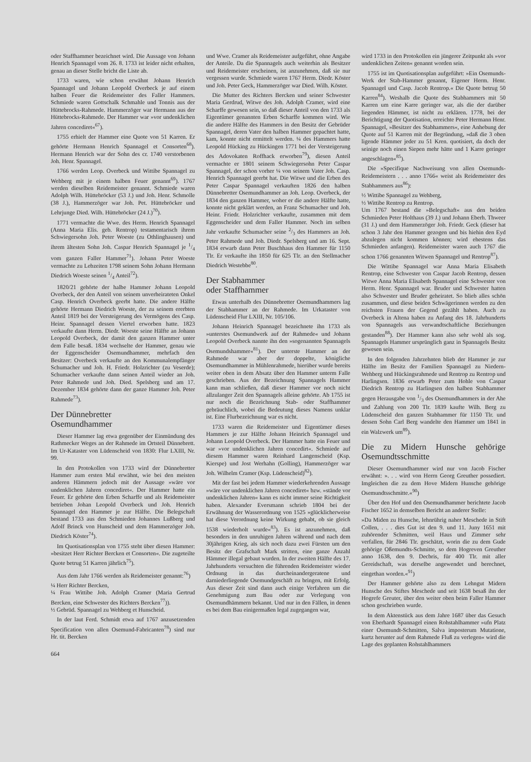oder Staffhammer bezeichnet wird. Die Aussage von Johann Henrich Spannagel vom 26. 8. 1733 ist leider nicht erhalten, genau an dieser Stelle bricht die Liste ab.
1733 waren, wie schon erwähnt Johann Henrich Spannagel und Johann Leopold Overbeck je auf einem halben Feuer die Reidemeister des Faller Hammers. Schmiede waren Gottschalk Schmahle und Tonnis aus der Hüttebrocks-Rahmede. Hammerzöger war Hermann aus der Hüttebrocks-Rahmede. Der Hammer war »vor undenklichen Jahren concediret«<sup>67</sup>).
1755 erhielt der Hammer eine Quote von 51 Karren. Er gehörte Hermann Henrich Spannagel et Consorten<sup>68</sup>). Hermann Henrich war der Sohn des cr. 1740 verstorbenen Joh. Henr. Spannagel.
1766 werden Leop. Overbeck und Wittibe Spannagel zu Wehberg mit je einem halben Feuer genannt<sup>69</sup>). 1767 werden dieselben Reidemeister genannt. Schmiede waren Adolph Wilh. Hüttebröcker (53 J.) und Joh. Henr. Schmolle (38 J.), Hammerzöger war Joh. Pet. Hüttebröcker und Lehrjunge Died. Wilh. Hüttebröcker (24 J.)<sup>70</sup>).
1771 vermachte die Wwe. des Herm. Henrich Spannagel (Anna Maria Elis. geb. Rentrop) testamentarisch ihrem Schwiegersohn Joh. Peter Woeste (zu Othlinghausen) und ihrem ältesten Sohn Joh. Caspar Henrich Spannagel je 1/4 vom ganzen Faller Hammer<sup>71</sup>). Johann Peter Woeste vermachte zu Lebzeiten 1798 seinem Sohn Johann Hermann Diedrich Woeste seinen 1/4 Anteil<sup>72</sup>).
1820/21 gehörte der halbe Hammer Johann Leopold Overbeck, der den Anteil von seinem unverheirateten Onkel Casp. Henrich Overbeck geerbt hatte. Die andere Hälfte gehörte Hermann Diedrich Woeste, der zu seinem ererbten Anteil 1819 bei der Versteigerung des Vermögens des Casp. Heinr. Spannagel dessen Viertel erworben hatte. 1823 verkaufte dann Herm. Diedr. Woeste seine Hälfte an Johann Leopold Overbeck, der damit den ganzen Hammer unter dem Falle besaß. 1834 wechselte der Hammer, genau wie der Eggenscheider Osemundhammer, mehrfach den Besitzer: Overbeck verkaufte an den Kommunalempfänger Schumacher und Joh. H. Friedr. Holzrichter (zu Veserde); Schumacher verkaufte dann seinen Anteil wieder an Joh. Peter Rahmede und Joh. Died. Spelsberg und am 17. Dezember 1834 gehörte dann der ganze Hammer Joh. Peter Rahmede<sup>73</sup>).
Der Dünnebretter
Osemundhammer
Dieser Hammer lag etwa gegenüber der Einmündung des Rathmecker Weges an der Rahmede im Ortsteil Dünnebrett. Im Ur-Kataster von Lüdenscheid von 1830: Flur LXIII, Nr. 99.
In den Protokollen von 1733 wird der Dünnebretter Hammer zum ersten Mal erwähnt, wie bei den meisten anderen Hämmern jedoch mit der Aussage »wäre vor undenklichen Jahren concediret«. Der Hammer hatte ein Feuer. Er gehörte den Erben Scharffe und als Reidemeister betrieben Johan Leopold Overbeck und Joh. Henrich Spannagel den Hammer je zur Hälfte. Die Belegschaft bestand 1733 aus den Schmieden Johannes Lußberg und Adolf Brinck von Hunscheid und dem Hammerzöger Joh. Diedrich Köster<sup>74</sup>).
Im Quotisationsplan von 1755 steht über diesen Hammer: »besitzet Herr Richter Bercken et Consorten«. Die zugeteilte Quote betrug 51 Karren jährlich<sup>75</sup>).
Aus dem Jahr 1766 werden als Reidemeister genannt:<sup>76</sup>)
¼ Herr Richter Bercken,
¼ Frau Wittibe Joh. Adolph Cramer (Maria Gertrud Bercken, eine Schwester des Richters Bercken<sup>77</sup>)).
½ Gebrüd. Spannagel zu Wehberg et Hunscheid.
In der laut Ferd. Schmidt etwa auf 1767 anzusetzenden Specification von allen Osemund-Fabricanten<sup>78</sup>) sind nur Hr. tit. Bercken
664
und Wwe. Cramer als Reidemeister aufgeführt, ohne Angabe der Anteile. Da die Spannagels auch weiterhin als Besitzer und Reidemeister erscheinen, ist anzunehmen, daß sie nur vergessen wurde. Schmiede waren 1767 Herm. Diedr. Köster und Joh. Peter Geck, Hammerzöger war Died. Wilh. Köster.
Die Mutter des Richters Bercken und seiner Schwester Maria Gerdrud, Witwe des Joh. Adolph Cramer, wird eine Scharffe gewesen sein, so daß dieser Anteil von den 1733 als Eigentümer genannten Erben Scharffe kommen wird. Wie die andere Hälfte des Hammers in den Besitz der Gebrüder Spannagel, deren Vater den halben Hammer gepachtet hatte, kam, konnte nicht ermittelt werden. ¼ des Hammers hatte Leopold Hücking zu Hückingen 1771 bei der Versteigerung des Adovokaten Roffhack erworben<sup>79</sup>), diesen Anteil vermachte er 1801 seinem Schwiegersohn Peter Caspar Spannagel, der schon vorher ¼ von seinem Vater Joh. Casp. Henrich Spannagel geerbt hat. Die Witwe und die Erben des Peter Caspar Spannagel verkauften 1826 den halben Dünnebretter Osemundhammer an Joh. Leop. Overbeck, der 1834 den ganzen Hammer, woher er die andere Hälfte hatte, konnte nicht geklärt werden, an Franz Schumacher und Joh. Heinr. Friedr. Holzrichter verkaufte, zusammen mit dem Eggenscheider und dem Faller Hammer. Noch im selben Jahr verkaufte Schumacher seine 2/3 des Hammers an Joh. Peter Rahmede und Joh. Diedr. Spelsberg und am 16. Sept. 1834 erwarb dann Peter Buschhaus den Hammer für 1150 Tlr. Er verkaufte ihn 1850 für 625 Tlr. an den Stellmacher Diedrich Westebbe<sup>80</sup>.
Der Stabhammer
oder Staffhammer
Etwas unterhalb des Dünnebretter Osemundhammers lag der Stabhammer an der Rahmede. Im Urkataster von Lüdenscheid Flur LXIII, Nr. 105/106.
Johann Heinrich Spannagel bezeichnete ihn 1733 als »unterstes Osemundwerk auf der Rahmede« und Johann Leopold Overbeck nannte ihn den »sogenannten Spannagels Osemundshammer«<sup>81</sup>). Der unterste Hammer an der Rahmede war aber der doppelte, königliche Osemundhammer in Mühlenrahmede, hierüber wurde bereits weiter oben in dem Absatz über den Hammer unterm Falle geschrieben. Aus der Bezeichnung Spannagels Hammer kann man schließen, daß dieser Hammer vor noch nicht allzulanger Zeit den Spannagels alleine gehörte. Ab 1755 ist nur noch die Bezeichnung Stab- oder Staffhammer gebräuchlich, wobei die Bedeutung dieses Namens unklar ist. Eine Flurbezeichnung war es nicht.
1733 waren die Reidemeister und Eigentümer dieses Hammers je zur Hälfte Johann Heinrich Spannagel und Johann Leopold Overbeck. Der Hammer hatte ein Feuer und war »vor undenklichen Jahren concedirt«. Schmiede auf diesem Hammer waren Reinhard Langenscheid (Ksp. Kierspe) und Jost Werhahn (Golling), Hammerzöger war Joh. Wilhelm Cramer (Ksp. Lüdenscheid)<sup>82</sup>).
Mit der fast bei jedem Hammer wiederkehrenden Aussage »wäre vor undenklichen Jahren concediret« bzw. »stände vor undenklichen Jahren« kann es nicht immer seine Richtigkeit haben. Alexander Eversmann schrieb 1804 bei der Erwähnung der Wasserordnung von 1525 »glücklicherweise hat diese Verordnung keine Wirkung gehabt, ob sie gleich 1538 wiederholt wurde«<sup>83</sup>). Es ist anzunehmen, daß besonders in den unruhigen Jahren während und nach dem 30jährigen Krieg, als sich noch dazu zwei Fürsten um den Besitz der Grafschaft Mark stritten, eine ganze Anzahl Hämmer illegal gebaut wurden. In der zweiten Hälfte des 17. Jahrhunderts versuchten die führenden Reidemeister wieder Ordnung in das durcheinandergeratene und darniederliegende Osemundgeschäft zu bringen, mit Erfolg. Aus dieser Zeit sind dann auch einige Verfahren um die Genehmigung zum Bau oder zur Verlegung von Osemundhämmern bekannt. Und nur in den Fällen, in denen es bei dem Bau einigermaßen legal zugegangen war,
wird 1733 in den Protokollen ein jüngerer Zeitpunkt als »vor undenklichen Zeiten« genannt worden sein.
1755 ist im Quotisationsplan aufgeführt: »Ein Osemunds-Werk der Stab-Hammer genannt, Eigener Herm. Henr. Spannagel und Casp. Jacob Rentrop.« Die Quote betrug 50 Karren<sup>84</sup>). Weshalb die Quote des Stabhammers mit 50 Karren um eine Karre geringer war, als die der darüber liegenden Hämmer, ist nicht zu erklären. 1778, bei der Berichtigung der Quotisation, erreichte Peter Hermann Henr. Spannagel, »Besitzer des Stabhammers«, eine Anhebung der Quote auf 51 Karren mit der Begründung, »daß die 3 oben ligende Hämmer jeder zu 51 Kren. quotisiert, da doch der seinige noch einen Siepen mehr hätte und 1 Karre geringer angeschlagen«<sup>85</sup>).
Die »Specifique Nachweisung von allen Osemunds-Reidemeistern . . . anno 1766« weist als Reidemeister des Stabhammers aus<sup>86</sup>):
½ Wittibe Spannagel zu Wehberg,
½ Wittibe Rentrop zu Rentrop.
Um 1767 bestand die »Belegschaft« aus den beiden Schmieden Peter Holthaus (39 J.) und Johann Eberh. Thweer (31 J.) und dem Hammerzöger Joh. Friedr. Geck (dieser hat schon 3 Jahr den Hammer gezogen und bis hiehin den Eyd abzulegen nicht kommen können; wird ehestens das Schmieden anfangen). Reidemeister waren auch 1767 die schon 1766 genannten Witwen Spannagel und Rentrop<sup>87</sup>).
Die Wittibe Spannagel war Anna Maria Elisabeth Rentrop, eine Schwester von Caspar Jacob Rentrop, dessen Witwe Anna Maria Elisabeth Spannagel eine Schwester von Herm. Henr. Spannagel war. Bruder und Schwester hatten also Schwester und Bruder geheiratet. So blieb alles schön zusammen, und diese beiden Schwägerinnen werden zu den reichsten Frauen der Gegend gezählt haben. Auch zu Overbeck in Altena haben zu Anfang des 18. Jahrhunderts von Spannagels aus verwandtschaftliche Beziehungen gestanden<sup>88</sup>). Der Hammer kann also sehr wohl als sog. Spannagels Hammer ursprünglich ganz in Spannagels Besitz gewesen sein.
In den folgenden Jahrzehnten blieb der Hammer je zur Hälfte im Besitz der Familien Spannagel zu Niedern-Wehberg und Hückingsrahmede und Rentrop zu Rentrop und Harlingsen. 1836 erwarb Peter zum Hohle von Caspar Diedrich Rentrop zu Harlingsen den halben Stabhammer gegen Herausgabe von 1/3 des Osemundhammers in der Ahe und Zahlung von 200 Tlr. 1839 kaufte Wilh. Berg zu Lüdenscheid den ganzen Stabhammer für 1150 Tlr. und dessen Sohn Carl Berg wandelte den Hammer um 1841 in ein Walzwerk um<sup>89</sup>).
Die zu Midern Hunsche gehörige Osemundtsschmitte
Dieser Osemundhammer wird nur von Jacob Fischer erwähnt: ». . . wird von Herrn Georg Greuther possediert. Imgleichen die zu dem Hove Midern Hunsche gehörige Osemundtsschmitte.«<sup>90</sup>)
Über den Hof und den Osemundhammer berichtete Jacob Fischer 1652 in demselben Bericht an anderer Stelle:
»Da Miden zu Hunsche, lehnrührig naher Meschede in Stift Collen, . . . dies Gut ist den 9. und 11. Juny 1651 mit zuhörender Schmitten, weil Haus und Zimmer sehr verfallen, für 2846 Tlr. geschätzt, worin die zu dem Gude gehörige Oßemundts-Schmitte, so dem Hogreven Greuther anno 1638, den 9. Decbris, für 400 Tlr. mit aller Gereidschaft, was derselbe angewendet und berechnet, eingethan worden.«<sup>91</sup>)
Der Hammer gehörte also zu dem Lehngut Midern Hunsche des Stiftes Meschede und seit 1638 besaß ihn der Hogrefe Greuter, über den weiter oben beim Faller Hammer schon geschrieben wurde.
In dem Aktenstück aus dem Jahre 1687 über das Gesuch von Eberhardt Spannagel einen Rohstahlhammer »ufn Platz einer Osemundt-Schmitten, Salva imposterum Mutatione, kurtz herunter auf dem Rahmede Fluß zu verlegen« wird die Lage des geplanten Rohstahlhammers